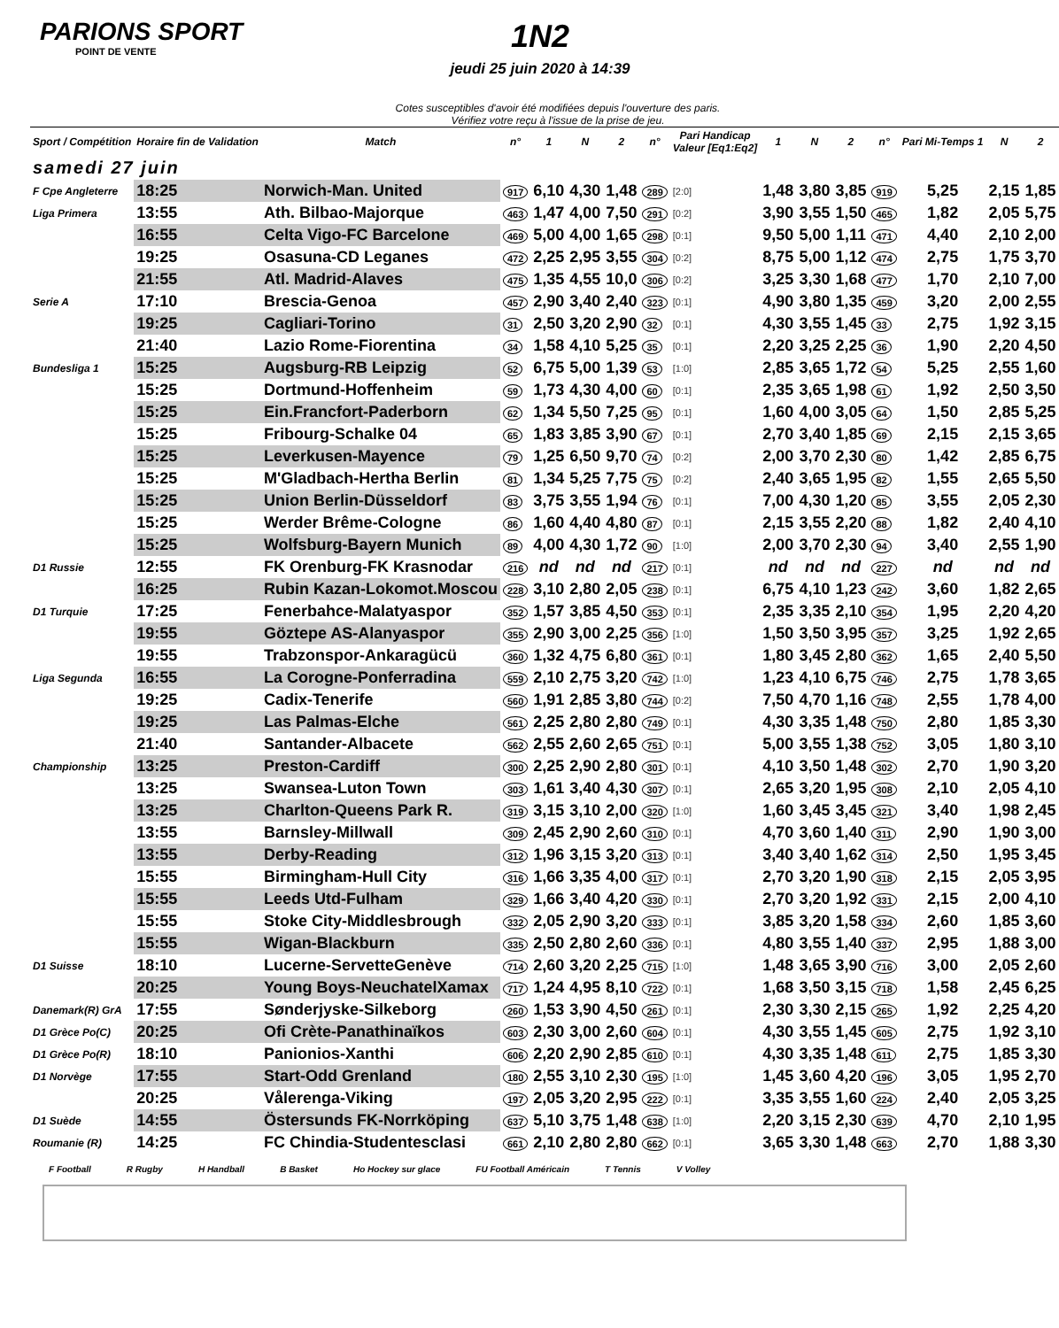PARIONS SPORT
POINT DE VENTE
1N2
jeudi 25 juin 2020 à 14:39
Cotes susceptibles d'avoir été modifiées depuis l'ouverture des paris.
Vérifiez votre reçu à l'issue de la prise de jeu.
| Sport / Compétition | Horaire fin de Validation | Match | n° | 1 | N | 2 | n° | Pari Handicap Valeur [Eq1:Eq2] | 1 | N | 2 | n° | Pari Mi-Temps 1 | N | 2 |
| --- | --- | --- | --- | --- | --- | --- | --- | --- | --- | --- | --- | --- | --- | --- | --- |
| samedi 27 juin | | | | | | | | | | | | | | | |
| F Cpe Angleterre | 18:25 | Norwich-Man. United | 917 | 6,10 | 4,30 | 1,48 | 289 | [2:0] | 1,48 | 3,80 | 3,85 | 919 | 5,25 | 2,15 | 1,85 |
| Liga Primera | 13:55 | Ath. Bilbao-Majorque | 463 | 1,47 | 4,00 | 7,50 | 291 | [0:2] | 3,90 | 3,55 | 1,50 | 465 | 1,82 | 2,05 | 5,75 |
| | 16:55 | Celta Vigo-FC Barcelone | 469 | 5,00 | 4,00 | 1,65 | 298 | [0:1] | 9,50 | 5,00 | 1,11 | 471 | 4,40 | 2,10 | 2,00 |
| | 19:25 | Osasuna-CD Leganes | 472 | 2,25 | 2,95 | 3,55 | 304 | [0:2] | 8,75 | 5,00 | 1,12 | 474 | 2,75 | 1,75 | 3,70 |
| | 21:55 | Atl. Madrid-Alaves | 475 | 1,35 | 4,55 | 10,0 | 306 | [0:2] | 3,25 | 3,30 | 1,68 | 477 | 1,70 | 2,10 | 7,00 |
| Serie A | 17:10 | Brescia-Genoa | 457 | 2,90 | 3,40 | 2,40 | 323 | [0:1] | 4,90 | 3,80 | 1,35 | 459 | 3,20 | 2,00 | 2,55 |
| | 19:25 | Cagliari-Torino | 31 | 2,50 | 3,20 | 2,90 | 32 | [0:1] | 4,30 | 3,55 | 1,45 | 33 | 2,75 | 1,92 | 3,15 |
| | 21:40 | Lazio Rome-Fiorentina | 34 | 1,58 | 4,10 | 5,25 | 35 | [0:1] | 2,20 | 3,25 | 2,25 | 36 | 1,90 | 2,20 | 4,50 |
| Bundesliga 1 | 15:25 | Augsburg-RB Leipzig | 52 | 6,75 | 5,00 | 1,39 | 53 | [1:0] | 2,85 | 3,65 | 1,72 | 54 | 5,25 | 2,55 | 1,60 |
| | 15:25 | Dortmund-Hoffenheim | 59 | 1,73 | 4,30 | 4,00 | 60 | [0:1] | 2,35 | 3,65 | 1,98 | 61 | 1,92 | 2,50 | 3,50 |
| | 15:25 | Ein.Francfort-Paderborn | 62 | 1,34 | 5,50 | 7,25 | 95 | [0:1] | 1,60 | 4,00 | 3,05 | 64 | 1,50 | 2,85 | 5,25 |
| | 15:25 | Fribourg-Schalke 04 | 65 | 1,83 | 3,85 | 3,90 | 67 | [0:1] | 2,70 | 3,40 | 1,85 | 69 | 2,15 | 2,15 | 3,65 |
| | 15:25 | Leverkusen-Mayence | 79 | 1,25 | 6,50 | 9,70 | 74 | [0:2] | 2,00 | 3,70 | 2,30 | 80 | 1,42 | 2,85 | 6,75 |
| | 15:25 | M'Gladbach-Hertha Berlin | 81 | 1,34 | 5,25 | 7,75 | 75 | [0:2] | 2,40 | 3,65 | 1,95 | 82 | 1,55 | 2,65 | 5,50 |
| | 15:25 | Union Berlin-Düsseldorf | 83 | 3,75 | 3,55 | 1,94 | 76 | [0:1] | 7,00 | 4,30 | 1,20 | 85 | 3,55 | 2,05 | 2,30 |
| | 15:25 | Werder Brême-Cologne | 86 | 1,60 | 4,40 | 4,80 | 87 | [0:1] | 2,15 | 3,55 | 2,20 | 88 | 1,82 | 2,40 | 4,10 |
| | 15:25 | Wolfsburg-Bayern Munich | 89 | 4,00 | 4,30 | 1,72 | 90 | [1:0] | 2,00 | 3,70 | 2,30 | 94 | 3,40 | 2,55 | 1,90 |
| D1 Russie | 12:55 | FK Orenburg-FK Krasnodar | 216 | nd | nd | nd | 217 | [0:1] | nd | nd | nd | 227 | nd | nd | nd |
| | 16:25 | Rubin Kazan-Lokomot.Moscou | 228 | 3,10 | 2,80 | 2,05 | 238 | [0:1] | 6,75 | 4,10 | 1,23 | 242 | 3,60 | 1,82 | 2,65 |
| D1 Turquie | 17:25 | Fenerbahce-Malatyaspor | 352 | 1,57 | 3,85 | 4,50 | 353 | [0:1] | 2,35 | 3,35 | 2,10 | 354 | 1,95 | 2,20 | 4,20 |
| | 19:55 | Göztepe AS-Alanyaspor | 355 | 2,90 | 3,00 | 2,25 | 356 | [1:0] | 1,50 | 3,50 | 3,95 | 357 | 3,25 | 1,92 | 2,65 |
| | 19:55 | Trabzonspor-Ankaragücü | 360 | 1,32 | 4,75 | 6,80 | 361 | [0:1] | 1,80 | 3,45 | 2,80 | 362 | 1,65 | 2,40 | 5,50 |
| Liga Segunda | 16:55 | La Corogne-Ponferradina | 559 | 2,10 | 2,75 | 3,20 | 742 | [1:0] | 1,23 | 4,10 | 6,75 | 746 | 2,75 | 1,78 | 3,65 |
| | 19:25 | Cadix-Tenerife | 560 | 1,91 | 2,85 | 3,80 | 744 | [0:2] | 7,50 | 4,70 | 1,16 | 748 | 2,55 | 1,78 | 4,00 |
| | 19:25 | Las Palmas-Elche | 561 | 2,25 | 2,80 | 2,80 | 749 | [0:1] | 4,30 | 3,35 | 1,48 | 750 | 2,80 | 1,85 | 3,30 |
| | 21:40 | Santander-Albacete | 562 | 2,55 | 2,60 | 2,65 | 751 | [0:1] | 5,00 | 3,55 | 1,38 | 752 | 3,05 | 1,80 | 3,10 |
| Championship | 13:25 | Preston-Cardiff | 300 | 2,25 | 2,90 | 2,80 | 301 | [0:1] | 4,10 | 3,50 | 1,48 | 302 | 2,70 | 1,90 | 3,20 |
| | 13:25 | Swansea-Luton Town | 303 | 1,61 | 3,40 | 4,30 | 307 | [0:1] | 2,65 | 3,20 | 1,95 | 308 | 2,10 | 2,05 | 4,10 |
| | 13:25 | Charlton-Queens Park R. | 319 | 3,15 | 3,10 | 2,00 | 320 | [1:0] | 1,60 | 3,45 | 3,45 | 321 | 3,40 | 1,98 | 2,45 |
| | 13:55 | Barnsley-Millwall | 309 | 2,45 | 2,90 | 2,60 | 310 | [0:1] | 4,70 | 3,60 | 1,40 | 311 | 2,90 | 1,90 | 3,00 |
| | 13:55 | Derby-Reading | 312 | 1,96 | 3,15 | 3,20 | 313 | [0:1] | 3,40 | 3,40 | 1,62 | 314 | 2,50 | 1,95 | 3,45 |
| | 15:55 | Birmingham-Hull City | 316 | 1,66 | 3,35 | 4,00 | 317 | [0:1] | 2,70 | 3,20 | 1,90 | 318 | 2,15 | 2,05 | 3,95 |
| | 15:55 | Leeds Utd-Fulham | 329 | 1,66 | 3,40 | 4,20 | 330 | [0:1] | 2,70 | 3,20 | 1,92 | 331 | 2,15 | 2,00 | 4,10 |
| | 15:55 | Stoke City-Middlesbrough | 332 | 2,05 | 2,90 | 3,20 | 333 | [0:1] | 3,85 | 3,20 | 1,58 | 334 | 2,60 | 1,85 | 3,60 |
| | 15:55 | Wigan-Blackburn | 335 | 2,50 | 2,80 | 2,60 | 336 | [0:1] | 4,80 | 3,55 | 1,40 | 337 | 2,95 | 1,88 | 3,00 |
| D1 Suisse | 18:10 | Lucerne-ServetteGenève | 714 | 2,60 | 3,20 | 2,25 | 715 | [1:0] | 1,48 | 3,65 | 3,90 | 716 | 3,00 | 2,05 | 2,60 |
| | 20:25 | Young Boys-NeuchatelXamax | 717 | 1,24 | 4,95 | 8,10 | 722 | [0:1] | 1,68 | 3,50 | 3,15 | 718 | 1,58 | 2,45 | 6,25 |
| Danemark(R) GrA | 17:55 | Sønderjyske-Silkeborg | 260 | 1,53 | 3,90 | 4,50 | 261 | [0:1] | 2,30 | 3,30 | 2,15 | 265 | 1,92 | 2,25 | 4,20 |
| D1 Grèce Po(C) | 20:25 | Ofi Crète-Panathinaïkos | 603 | 2,30 | 3,00 | 2,60 | 604 | [0:1] | 4,30 | 3,55 | 1,45 | 605 | 2,75 | 1,92 | 3,10 |
| D1 Grèce Po(R) | 18:10 | Panionios-Xanthi | 606 | 2,20 | 2,90 | 2,85 | 610 | [0:1] | 4,30 | 3,35 | 1,48 | 611 | 2,75 | 1,85 | 3,30 |
| D1 Norvège | 17:55 | Start-Odd Grenland | 180 | 2,55 | 3,10 | 2,30 | 195 | [1:0] | 1,45 | 3,60 | 4,20 | 196 | 3,05 | 1,95 | 2,70 |
| | 20:25 | Vålerenga-Viking | 197 | 2,05 | 3,20 | 2,95 | 222 | [0:1] | 3,35 | 3,55 | 1,60 | 224 | 2,40 | 2,05 | 3,25 |
| D1 Suède | 14:55 | Östersunds FK-Norrköping | 637 | 5,10 | 3,75 | 1,48 | 638 | [1:0] | 2,20 | 3,15 | 2,30 | 639 | 4,70 | 2,10 | 1,95 |
| Roumanie (R) | 14:25 | FC Chindia-Studentesclasi | 661 | 2,10 | 2,80 | 2,80 | 662 | [0:1] | 3,65 | 3,30 | 1,48 | 663 | 2,70 | 1,88 | 3,30 |
F Football R Rugby H Handball B Basket Ho Hockey sur glace FU Football Américain T Tennis V Volley